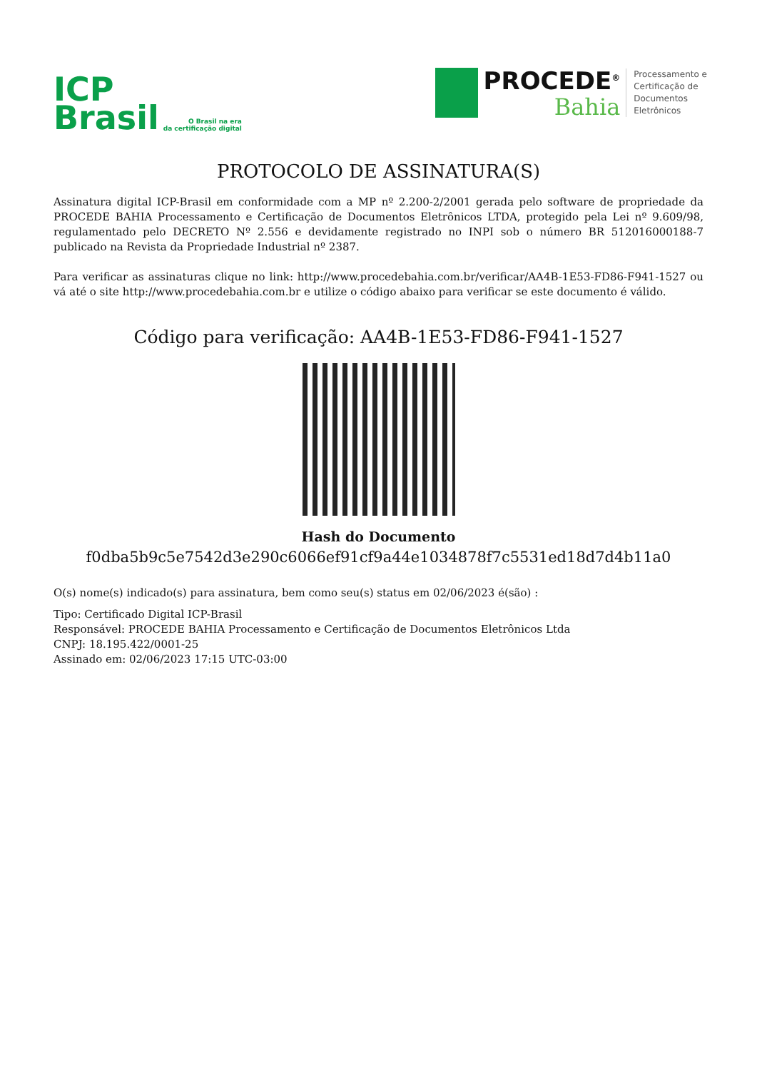ICP
Brasil
O Brasil na era
da certificação digital
PROCEDE<sup>®</sup>
Bahia
Processamento e
Certificação de
Documentos
Eletrônicos
PROTOCOLO DE ASSINATURA(S)
Assinatura digital ICP-Brasil em conformidade com a MP nº 2.200-2/2001 gerada pelo software de propriedade da PROCEDE BAHIA Processamento e Certificação de Documentos Eletrônicos LTDA, protegido pela Lei nº 9.609/98, regulamentado pelo DECRETO Nº 2.556 e devidamente registrado no INPI sob o número BR 512016000188-7 publicado na Revista da Propriedade Industrial nº 2387.
Para verificar as assinaturas clique no link: http://www.procedebahia.com.br/verificar/AA4B-1E53-FD86-F941-1527 ou vá até o site http://www.procedebahia.com.br e utilize o código abaixo para verificar se este documento é válido.
Código para verificação: AA4B-1E53-FD86-F941-1527
Hash do Documento
f0dba5b9c5e7542d3e290c6066ef91cf9a44e1034878f7c5531ed18d7d4b11a0
O(s) nome(s) indicado(s) para assinatura, bem como seu(s) status em 02/06/2023 é(são) :
Tipo: Certificado Digital ICP-Brasil
Responsável: PROCEDE BAHIA Processamento e Certificação de Documentos Eletrônicos Ltda
CNPJ: 18.195.422/0001-25
Assinado em: 02/06/2023 17:15 UTC-03:00